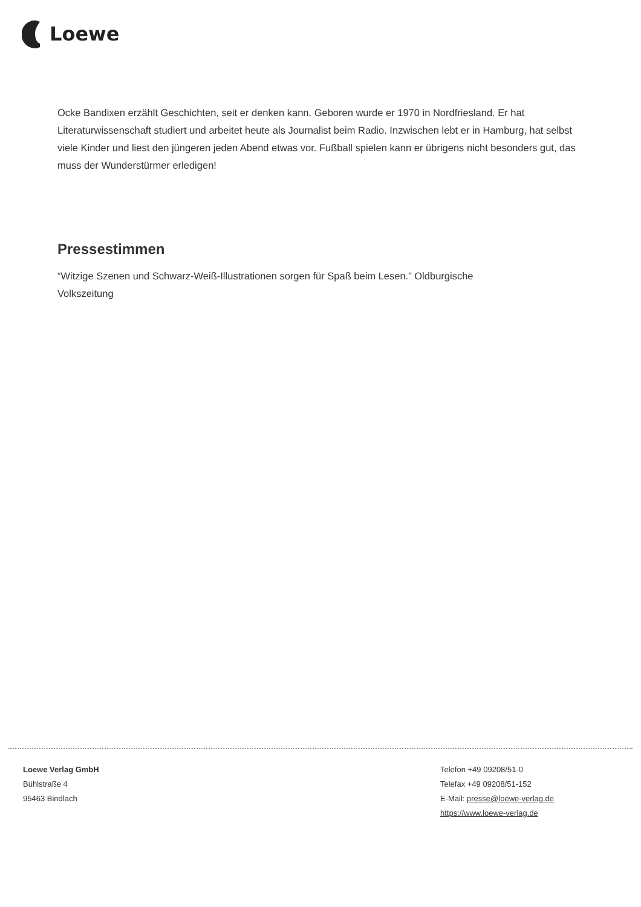Loewe
Ocke Bandixen erzählt Geschichten, seit er denken kann. Geboren wurde er 1970 in Nordfriesland. Er hat Literaturwissenschaft studiert und arbeitet heute als Journalist beim Radio. Inzwischen lebt er in Hamburg, hat selbst viele Kinder und liest den jüngeren jeden Abend etwas vor. Fußball spielen kann er übrigens nicht besonders gut, das muss der Wunderstürmer erledigen!
Pressestimmen
“Witzige Szenen und Schwarz-Weiß-Illustrationen sorgen für Spaß beim Lesen.” Oldburgische
Volkszeitung
Loewe Verlag GmbH
Bühlstraße 4
95463 Bindlach
Telefon +49 09208/51-0
Telefax +49 09208/51-152
E-Mail: presse@loewe-verlag.de
https://www.loewe-verlag.de